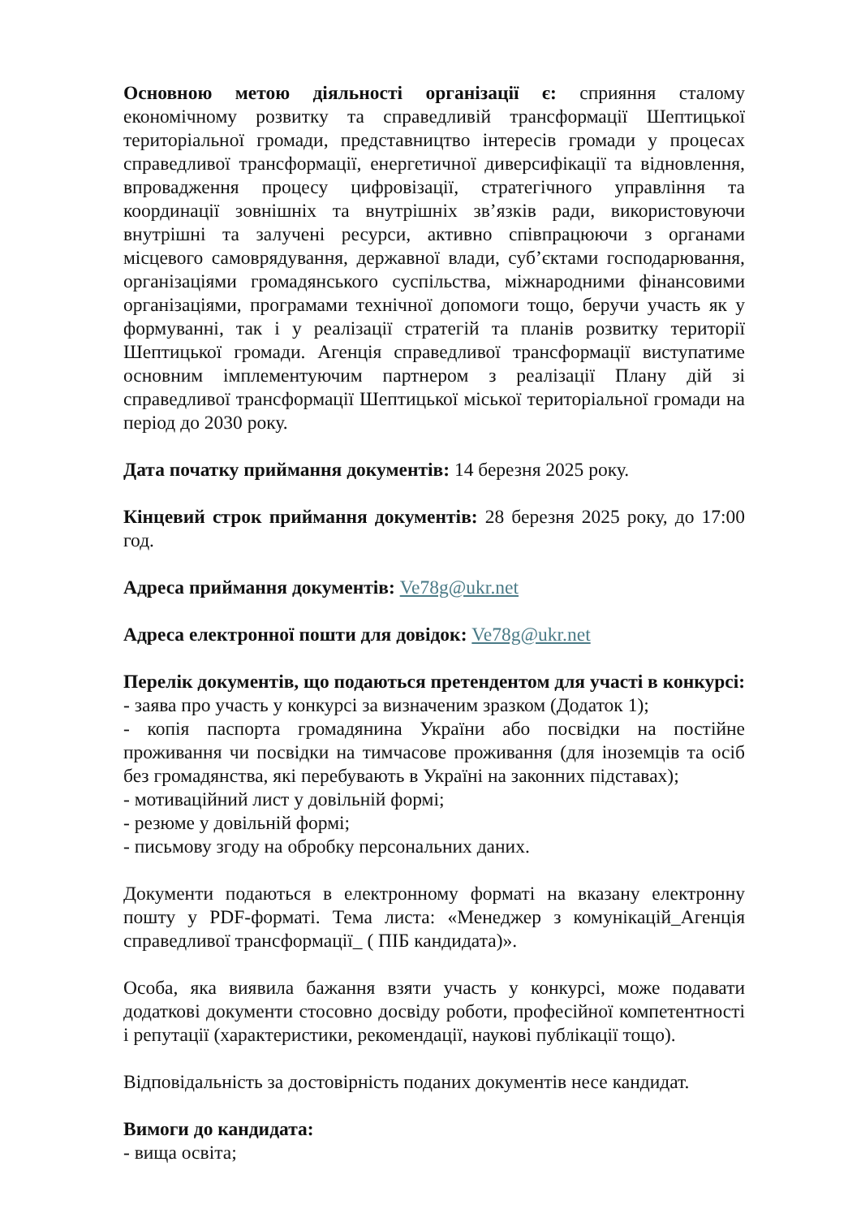Основною метою діяльності організації є: сприяння сталому економічному розвитку та справедливій трансформації Шептицької територіальної громади, представництво інтересів громади у процесах справедливої трансформації, енергетичної диверсифікації та відновлення, впровадження процесу цифровізації, стратегічного управління та координації зовнішніх та внутрішніх зв’язків ради, використовуючи внутрішні та залучені ресурси, активно співпрацюючи з органами місцевого самоврядування, державної влади, суб’єктами господарювання, організаціями громадянського суспільства, міжнародними фінансовими організаціями, програмами технічної допомоги тощо, беручи участь як у формуванні, так і у реалізації стратегій та планів розвитку території Шептицької громади. Агенція справедливої трансформації виступатиме основним імплементуючим партнером з реалізації Плану дій зі справедливої трансформації Шептицької міської територіальної громади на період до 2030 року.
Дата початку приймання документів: 14 березня 2025 року.
Кінцевий строк приймання документів: 28 березня 2025 року, до 17:00 год.
Адреса приймання документів: Ve78g@ukr.net
Адреса електронної пошти для довідок: Ve78g@ukr.net
Перелік документів, що подаються претендентом для участі в конкурсі:
- заява про участь у конкурсі за визначеним зразком (Додаток 1);
- копія паспорта громадянина України або посвідки на постійне проживання чи посвідки на тимчасове проживання (для іноземців та осіб без громадянства, які перебувають в Україні на законних підставах);
- мотиваційний лист у довільній формі;
- резюме у довільній формі;
- письмову згоду на обробку персональних даних.
Документи подаються в електронному форматі на вказану електронну пошту у PDF-форматі. Тема листа: «Менеджер з комунікацій_Агенція справедливої трансформації_ ( ПІБ кандидата)».
Особа, яка виявила бажання взяти участь у конкурсі, може подавати додаткові документи стосовно досвіду роботи, професійної компетентності і репутації (характеристики, рекомендації, наукові публікації тощо).
Відповідальність за достовірність поданих документів несе кандидат.
Вимоги до кандидата:
- вища освіта;